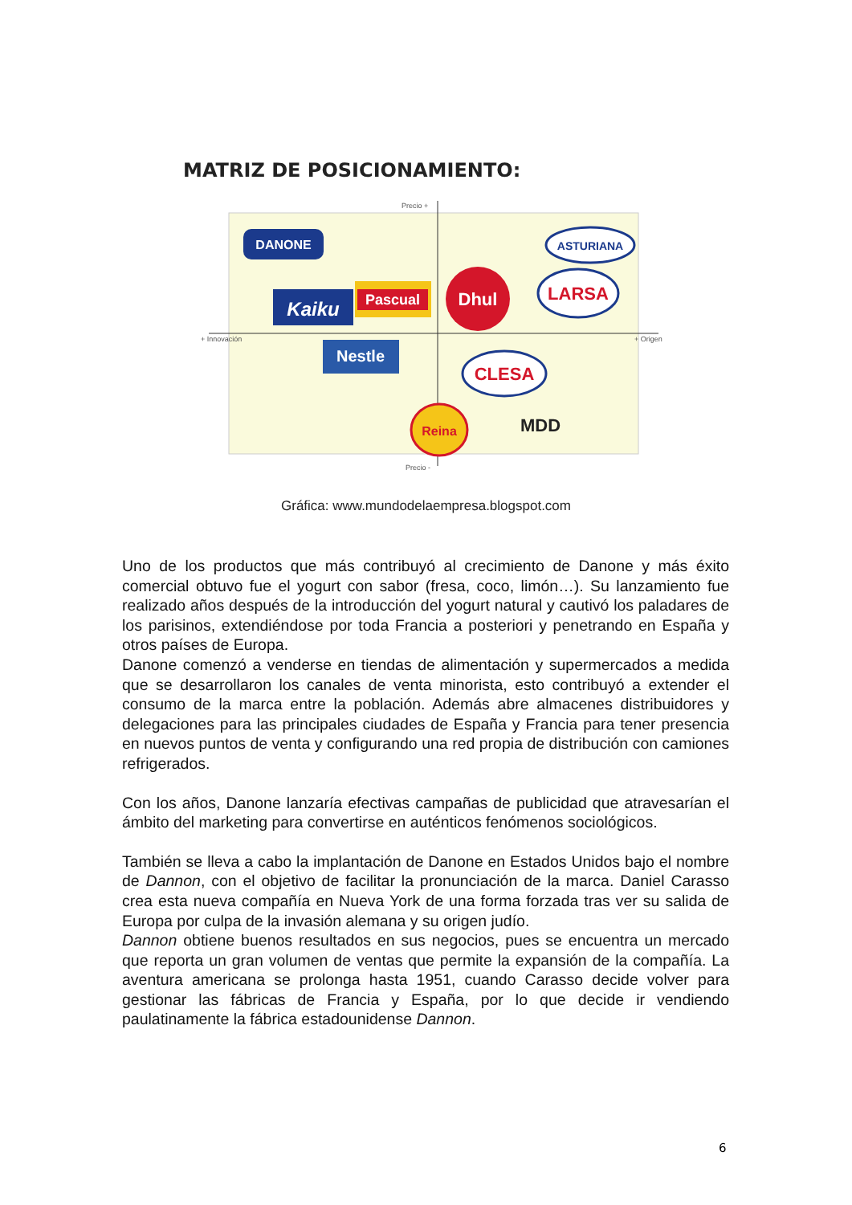MATRIZ DE POSICIONAMIENTO:
Precio +
Precio -
+ Innovación
+ Origen
DANONE
ASTURIANA
Kaiku
Pascual
Dhul
LARSA
Nestle
CLESA
Reina
MDD
Gráfica: www.mundodelaempresa.blogspot.com
Uno de los productos que más contribuyó al crecimiento de Danone y más éxito comercial obtuvo fue el yogurt con sabor (fresa, coco, limón…). Su lanzamiento fue realizado años después de la introducción del yogurt natural y cautivó los paladares de los parisinos, extendiéndose por toda Francia a posteriori y penetrando en España y otros países de Europa.
Danone comenzó a venderse en tiendas de alimentación y supermercados a medida que se desarrollaron los canales de venta minorista, esto contribuyó a extender el consumo de la marca entre la población. Además abre almacenes distribuidores y delegaciones para las principales ciudades de España y Francia para tener presencia en nuevos puntos de venta y configurando una red propia de distribución con camiones refrigerados.
Con los años, Danone lanzaría efectivas campañas de publicidad que atravesarían el ámbito del marketing para convertirse en auténticos fenómenos sociológicos.
También se lleva a cabo la implantación de Danone en Estados Unidos bajo el nombre de Dannon, con el objetivo de facilitar la pronunciación de la marca. Daniel Carasso crea esta nueva compañía en Nueva York de una forma forzada tras ver su salida de Europa por culpa de la invasión alemana y su origen judío.
Dannon obtiene buenos resultados en sus negocios, pues se encuentra un mercado que reporta un gran volumen de ventas que permite la expansión de la compañía. La aventura americana se prolonga hasta 1951, cuando Carasso decide volver para gestionar las fábricas de Francia y España, por lo que decide ir vendiendo paulatinamente la fábrica estadounidense Dannon.
6